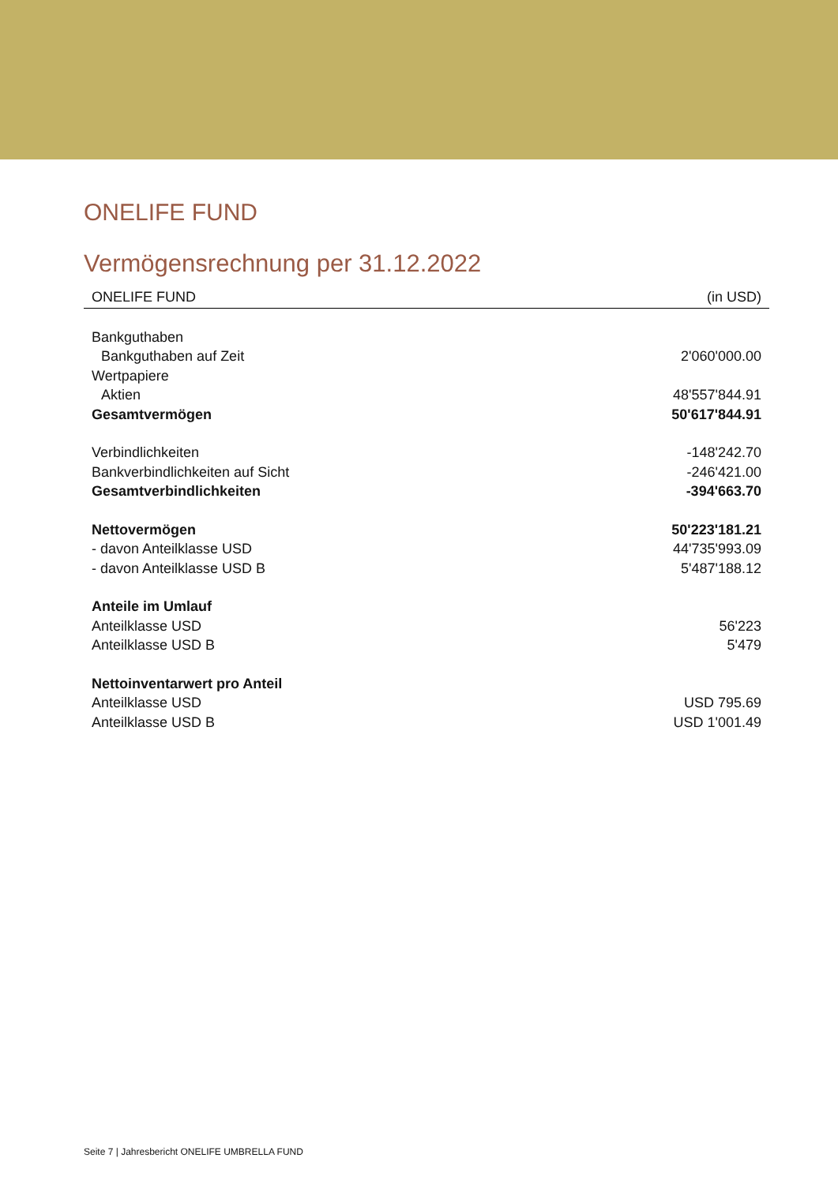ONELIFE FUND
Vermögensrechnung per 31.12.2022
| ONELIFE FUND | (in USD) |
| --- | --- |
| Bankguthaben | |
| Bankguthaben auf Zeit | 2'060'000.00 |
| Wertpapiere | |
| Aktien | 48'557'844.91 |
| Gesamtvermögen | 50'617'844.91 |
| Verbindlichkeiten | -148'242.70 |
| Bankverbindlichkeiten auf Sicht | -246'421.00 |
| Gesamtverbindlichkeiten | -394'663.70 |
| Nettovermögen | 50'223'181.21 |
| - davon Anteilklasse USD | 44'735'993.09 |
| - davon Anteilklasse USD B | 5'487'188.12 |
| Anteile im Umlauf | |
| Anteilklasse USD | 56'223 |
| Anteilklasse USD B | 5'479 |
| Nettoinventarwert pro Anteil | |
| Anteilklasse USD | USD 795.69 |
| Anteilklasse USD B | USD 1'001.49 |
Seite 7 | Jahresbericht ONELIFE UMBRELLA FUND